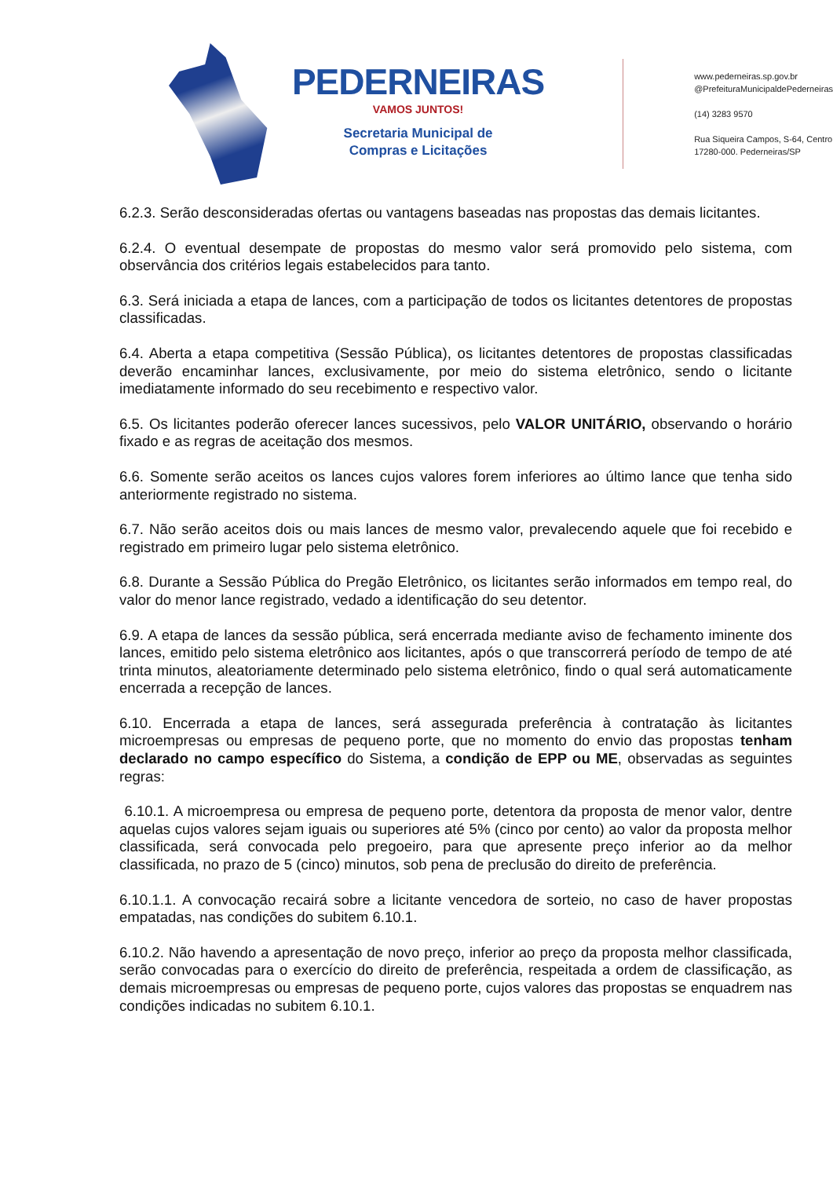PEDERNEIRAS
VAMOS JUNTOS!
Secretaria Municipal de
Compras e Licitações
www.pederneiras.sp.gov.br
@PrefeituraMunicipaldePederneiras
(14) 3283 9570
Rua Siqueira Campos, S-64, Centro
17280-000. Pederneiras/SP
6.2.3. Serão desconsideradas ofertas ou vantagens baseadas nas propostas das demais licitantes.
6.2.4. O eventual desempate de propostas do mesmo valor será promovido pelo sistema, com observância dos critérios legais estabelecidos para tanto.
6.3. Será iniciada a etapa de lances, com a participação de todos os licitantes detentores de propostas classificadas.
6.4. Aberta a etapa competitiva (Sessão Pública), os licitantes detentores de propostas classificadas deverão encaminhar lances, exclusivamente, por meio do sistema eletrônico, sendo o licitante imediatamente informado do seu recebimento e respectivo valor.
6.5. Os licitantes poderão oferecer lances sucessivos, pelo VALOR UNITÁRIO, observando o horário fixado e as regras de aceitação dos mesmos.
6.6. Somente serão aceitos os lances cujos valores forem inferiores ao último lance que tenha sido anteriormente registrado no sistema.
6.7. Não serão aceitos dois ou mais lances de mesmo valor, prevalecendo aquele que foi recebido e registrado em primeiro lugar pelo sistema eletrônico.
6.8. Durante a Sessão Pública do Pregão Eletrônico, os licitantes serão informados em tempo real, do valor do menor lance registrado, vedado a identificação do seu detentor.
6.9. A etapa de lances da sessão pública, será encerrada mediante aviso de fechamento iminente dos lances, emitido pelo sistema eletrônico aos licitantes, após o que transcorrerá período de tempo de até trinta minutos, aleatoriamente determinado pelo sistema eletrônico, findo o qual será automaticamente encerrada a recepção de lances.
6.10. Encerrada a etapa de lances, será assegurada preferência à contratação às licitantes microempresas ou empresas de pequeno porte, que no momento do envio das propostas tenham declarado no campo específico do Sistema, a condição de EPP ou ME, observadas as seguintes regras:
6.10.1. A microempresa ou empresa de pequeno porte, detentora da proposta de menor valor, dentre aquelas cujos valores sejam iguais ou superiores até 5% (cinco por cento) ao valor da proposta melhor classificada, será convocada pelo pregoeiro, para que apresente preço inferior ao da melhor classificada, no prazo de 5 (cinco) minutos, sob pena de preclusão do direito de preferência.
6.10.1.1. A convocação recairá sobre a licitante vencedora de sorteio, no caso de haver propostas empatadas, nas condições do subitem 6.10.1.
6.10.2. Não havendo a apresentação de novo preço, inferior ao preço da proposta melhor classificada, serão convocadas para o exercício do direito de preferência, respeitada a ordem de classificação, as demais microempresas ou empresas de pequeno porte, cujos valores das propostas se enquadrem nas condições indicadas no subitem 6.10.1.